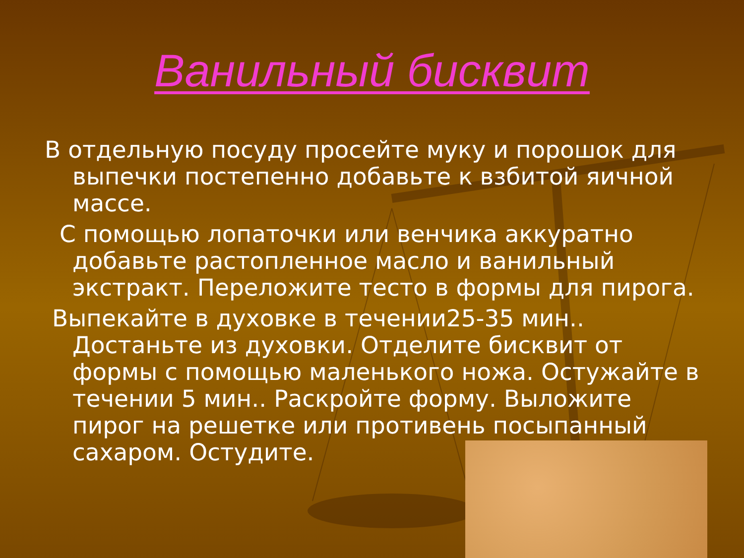Ванильный бисквит
В отдельную посуду просейте муку и порошок для выпечки постепенно добавьте к взбитой яичной массе.
С помощью лопаточки или венчика аккуратно добавьте растопленное масло и ванильный экстракт. Переложите тесто в формы для пирога.
Выпекайте в духовке в течении25-35 мин.. Достаньте из духовки. Отделите бисквит от формы с помощью маленького ножа. Остужайте в течении 5 мин.. Раскройте форму. Выложите пирог на решетке или противень посыпанный сахаром. Остудите.